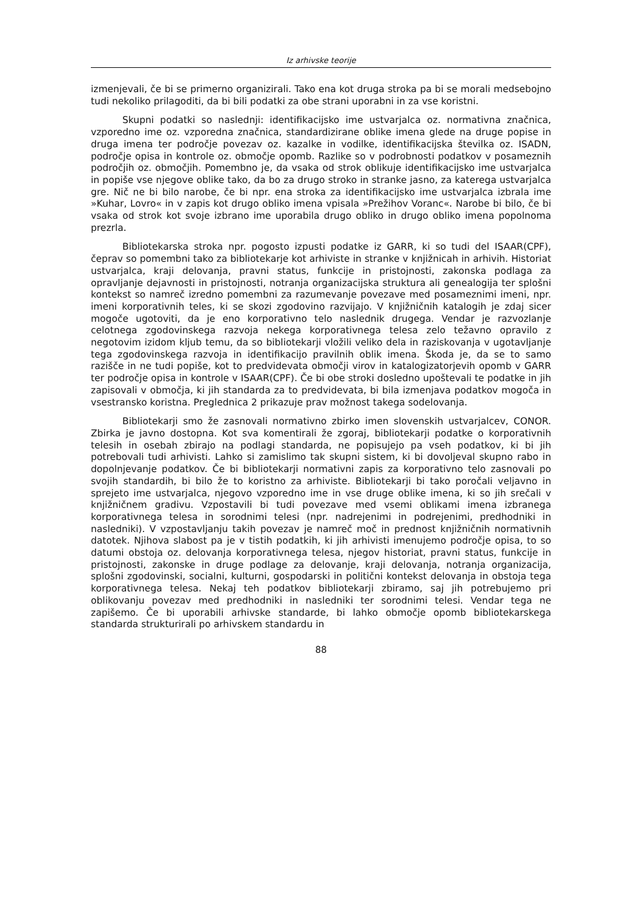Iz arhivske teorije
izmenjevali, če bi se primerno organizirali. Tako ena kot druga stroka pa bi se morali medsebojno tudi nekoliko prilagoditi, da bi bili podatki za obe strani uporabni in za vse koristni.
Skupni podatki so naslednji: identifikacijsko ime ustvarjalca oz. normativna značnica, vzporedno ime oz. vzporedna značnica, standardizirane oblike imena glede na druge popise in druga imena ter področje povezav oz. kazalke in vodilke, identifikacijska številka oz. ISADN, področje opisa in kontrole oz. območje opomb. Razlike so v podrobnosti podatkov v posameznih področjih oz. območjih. Pomembno je, da vsaka od strok oblikuje identifikacijsko ime ustvarjalca in popiše vse njegove oblike tako, da bo za drugo stroko in stranke jasno, za katerega ustvarjalca gre. Nič ne bi bilo narobe, če bi npr. ena stroka za identifikacijsko ime ustvarjalca izbrala ime »Kuhar, Lovro« in v zapis kot drugo obliko imena vpisala »Prežihov Voranc«. Narobe bi bilo, če bi vsaka od strok kot svoje izbrano ime uporabila drugo obliko in drugo obliko imena popolnoma prezrla.
Bibliotekarska stroka npr. pogosto izpusti podatke iz GARR, ki so tudi del ISAAR(CPF), čeprav so pomembni tako za bibliotekarje kot arhiviste in stranke v knjižnicah in arhivih. Historiat ustvarjalca, kraji delovanja, pravni status, funkcije in pristojnosti, zakonska podlaga za opravljanje dejavnosti in pristojnosti, notranja organizacijska struktura ali genealogija ter splošni kontekst so namreč izredno pomembni za razumevanje povezave med posameznimi imeni, npr. imeni korporativnih teles, ki se skozi zgodovino razvijajo. V knjižničnih katalogih je zdaj sicer mogoče ugotoviti, da je eno korporativno telo naslednik drugega. Vendar je razvozlanje celotnega zgodovinskega razvoja nekega korporativnega telesa zelo težavno opravilo z negotovim izidom kljub temu, da so bibliotekarji vložili veliko dela in raziskovanja v ugotavljanje tega zgodovinskega razvoja in identifikacijo pravilnih oblik imena. Škoda je, da se to samo razišče in ne tudi popiše, kot to predvidevata območji virov in katalogizatorjevih opomb v GARR ter področje opisa in kontrole v ISAAR(CPF). Če bi obe stroki dosledno upoštevali te podatke in jih zapisovali v območja, ki jih standarda za to predvidevata, bi bila izmenjava podatkov mogoča in vsestransko koristna. Preglednica 2 prikazuje prav možnost takega sodelovanja.
Bibliotekarji smo že zasnovali normativno zbirko imen slovenskih ustvarjalcev, CONOR. Zbirka je javno dostopna. Kot sva komentirali že zgoraj, bibliotekarji podatke o korporativnih telesih in osebah zbirajo na podlagi standarda, ne popisujejo pa vseh podatkov, ki bi jih potrebovali tudi arhivisti. Lahko si zamislimo tak skupni sistem, ki bi dovoljeval skupno rabo in dopolnjevanje podatkov. Če bi bibliotekarji normativni zapis za korporativno telo zasnovali po svojih standardih, bi bilo že to koristno za arhiviste. Bibliotekarji bi tako poročali veljavno in sprejeto ime ustvarjalca, njegovo vzporedno ime in vse druge oblike imena, ki so jih srečali v knjižničnem gradivu. Vzpostavili bi tudi povezave med vsemi oblikami imena izbranega korporativnega telesa in sorodnimi telesi (npr. nadrejenimi in podrejenimi, predhodniki in nasledniki). V vzpostavljanju takih povezav je namreč moč in prednost knjižničnih normativnih datotek. Njihova slabost pa je v tistih podatkih, ki jih arhivisti imenujemo področje opisa, to so datumi obstoja oz. delovanja korporativnega telesa, njegov historiat, pravni status, funkcije in pristojnosti, zakonske in druge podlage za delovanje, kraji delovanja, notranja organizacija, splošni zgodovinski, socialni, kulturni, gospodarski in politični kontekst delovanja in obstoja tega korporativnega telesa. Nekaj teh podatkov bibliotekarji zbiramo, saj jih potrebujemo pri oblikovanju povezav med predhodniki in nasledniki ter sorodnimi telesi. Vendar tega ne zapišemo. Če bi uporabili arhivske standarde, bi lahko območje opomb bibliotekarskega standarda strukturirali po arhivskem standardu in
88